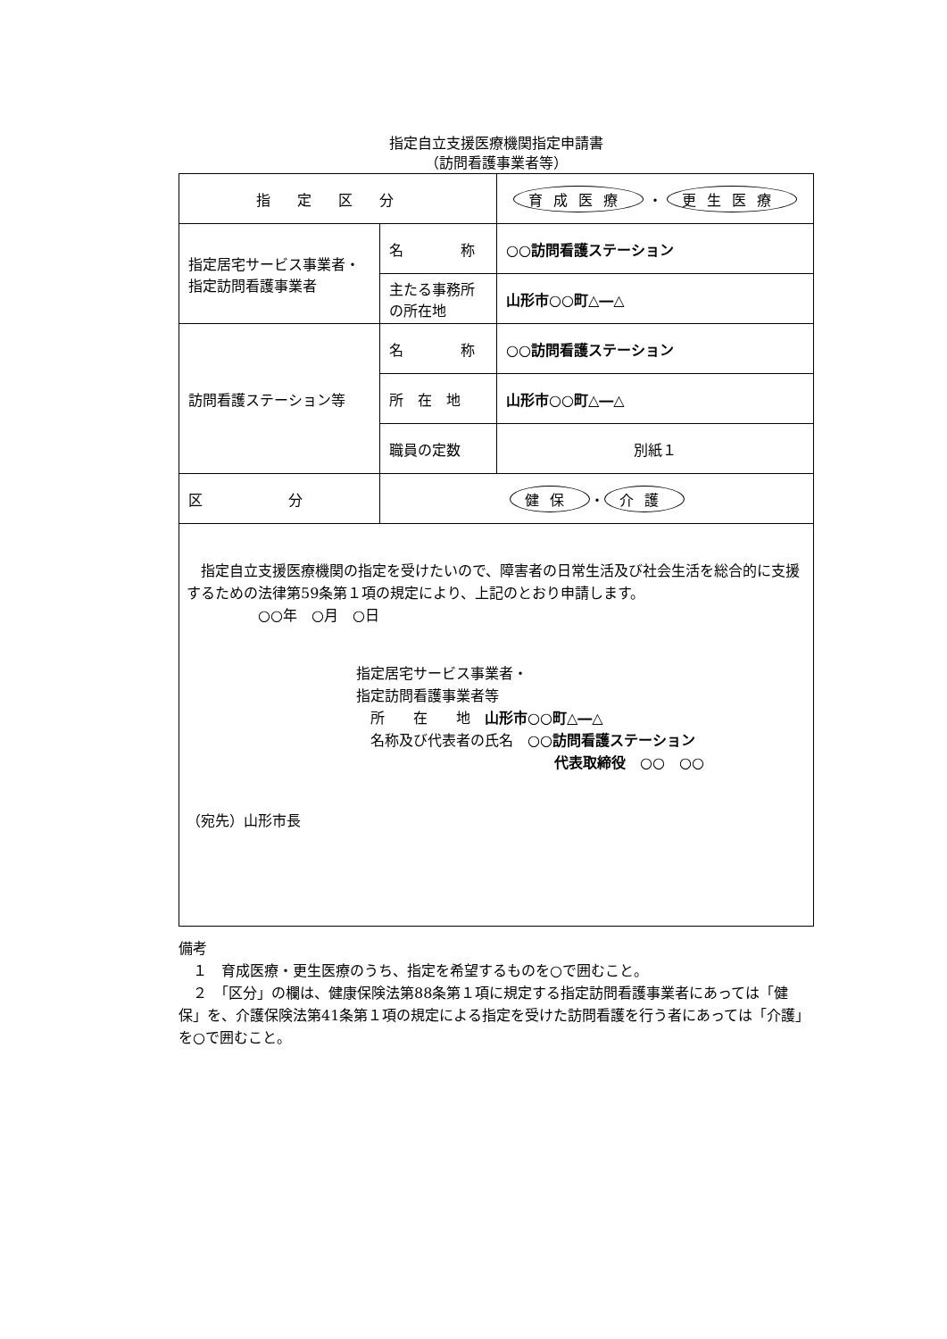指定自立支援医療機関指定申請書
（訪問看護事業者等）
| 指定区分 | | 育成医療 ・ 更生医療 |
| 指定居宅サービス事業者・指定訪問看護事業者 | 名 称 | ○○訪問看護ステーション |
| | 主たる事務所の所在地 | 山形市○○町△―△ |
| 訪問看護ステーション等 | 名 称 | ○○訪問看護ステーション |
| | 所 在 地 | 山形市○○町△―△ |
| | 職員の定数 | 別紙１ |
| 区 分 | 健保 ・ 介護 | |
| 指定自立支援医療機関の指定を受けたいので、障害者の日常生活及び社会生活を総合的に支援するための法律第59条第１項の規定により、上記のとおり申請します。 ○○年 ○月 ○日 指定居宅サービス事業者・ 指定訪問看護事業者等 所 在 地 山形市○○町△―△ 名称及び代表者の氏名 ○○訪問看護ステーション 代表取締役 ○○ ○○ （宛先）山形市長 | | |
備考
　１　育成医療・更生医療のうち、指定を希望するものを○で囲むこと。
　２　「区分」の欄は、健康保険法第88条第１項に規定する指定訪問看護事業者にあっては「健保」を、介護保険法第41条第１項の規定による指定を受けた訪問看護を行う者にあっては「介護」を○で囲むこと。